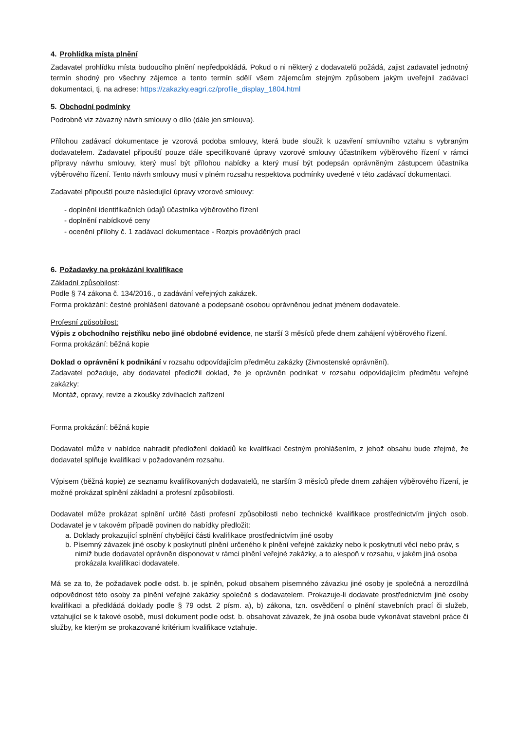4. Prohlídka místa plnění
Zadavatel prohlídku místa budoucího plnění nepředpokládá. Pokud o ni některý z dodavatelů požádá, zajist zadavatel jednotný termín shodný pro všechny zájemce a tento termín sdělí všem zájemcům stejným způsobem jakým uveřejnil zadávací dokumentaci, tj. na adrese: https://zakazky.eagri.cz/profile_display_1804.html
5. Obchodní podmínky
Podrobně viz závazný návrh smlouvy o dílo (dále jen smlouva).
Přílohou zadávací dokumentace je vzorová podoba smlouvy, která bude sloužit k uzavření smluvního vztahu s vybraným dodavatelem. Zadavatel připouští pouze dále specifikované úpravy vzorové smlouvy účastníkem výběrového řízení v rámci přípravy návrhu smlouvy, který musí být přílohou nabídky a který musí být podepsán oprávněným zástupcem účastníka výběrového řízení. Tento návrh smlouvy musí v plném rozsahu respektova podmínky uvedené v této zadávací dokumentaci.
Zadavatel připouští pouze následující úpravy vzorové smlouvy:
- doplnění identifikačních údajů účastníka výběrového řízení
- doplnění nabídkové ceny
- ocenění přílohy č. 1 zadávací dokumentace - Rozpis prováděných prací
6. Požadavky na prokázání kvalifikace
Základní způsobilost:
Podle § 74 zákona č. 134/2016., o zadávání veřejných zakázek.
Forma prokázání: čestné prohlášení datované a podepsané osobou oprávněnou jednat jménem dodavatele.
Profesní způsobilost:
Výpis z obchodního rejstříku nebo jiné obdobné evidence, ne starší 3 měsíců přede dnem zahájení výběrového řízení.
Forma prokázání: běžná kopie
Doklad o oprávnění k podnikání v rozsahu odpovídajícím předmětu zakázky (živnostenské oprávnění).
Zadavatel požaduje, aby dodavatel předložil doklad, že je oprávněn podnikat v rozsahu odpovídajícím předmětu veřejné zakázky:
Montáž, opravy, revize a zkoušky zdvihacích zařízení
Forma prokázání: běžná kopie
Dodavatel může v nabídce nahradit předložení dokladů ke kvalifikaci čestným prohlášením, z jehož obsahu bude zřejmé, že dodavatel splňuje kvalifikaci v požadovaném rozsahu.
Výpisem (běžná kopie) ze seznamu kvalifikovaných dodavatelů, ne starším 3 měsíců přede dnem zahájen výběrového řízení, je možné prokázat splnění základní a profesní způsobilosti.
Dodavatel může prokázat splnění určité části profesní způsobilosti nebo technické kvalifikace prostřednictvím jiných osob. Dodavatel je v takovém případě povinen do nabídky předložit:
a. Doklady prokazující splnění chybějící části kvalifikace prostřednictvím jiné osoby
b. Písemný závazek jiné osoby k poskytnutí plnění určeného k plnění veřejné zakázky nebo k poskytnutí věcí nebo práv, s nimiž bude dodavatel oprávněn disponovat v rámci plnění veřejné zakázky, a to alespoň v rozsahu, v jakém jiná osoba prokázala kvalifikaci dodavatele.
Má se za to, že požadavek podle odst. b. je splněn, pokud obsahem písemného závazku jiné osoby je společná a nerozdílná odpovědnost této osoby za plnění veřejné zakázky společně s dodavatelem. Prokazuje-li dodavate prostřednictvím jiné osoby kvalifikaci a předkládá doklady podle § 79 odst. 2 písm. a), b) zákona, tzn. osvědčení o plnění stavebních prací či služeb, vztahující se k takové osobě, musí dokument podle odst. b. obsahovat závazek, že jiná osoba bude vykonávat stavební práce či služby, ke kterým se prokazované kritérium kvalifikace vztahuje.